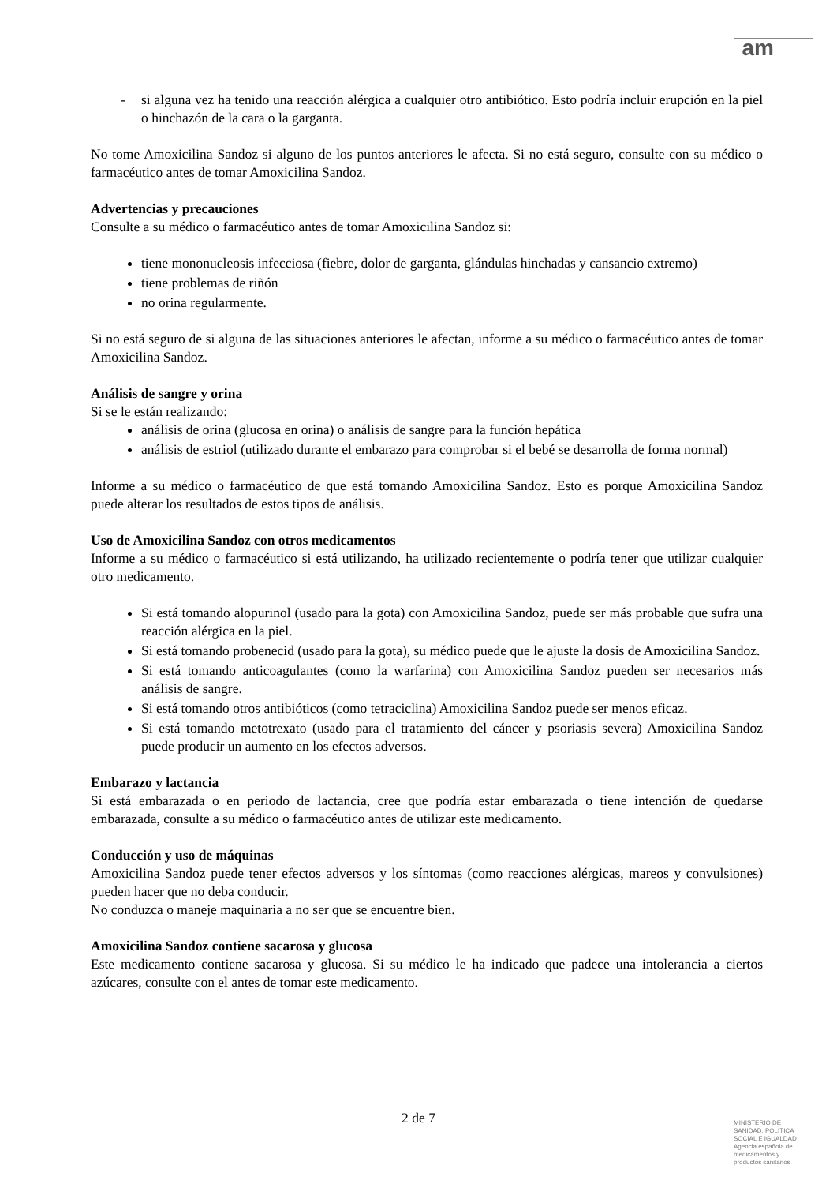am
- si alguna vez ha tenido una reacción alérgica a cualquier otro antibiótico. Esto podría incluir erupción en la piel o hinchazón de la cara o la garganta.
No tome Amoxicilina Sandoz si alguno de los puntos anteriores le afecta. Si no está seguro, consulte con su médico o farmacéutico antes de tomar Amoxicilina Sandoz.
Advertencias y precauciones
Consulte a su médico o farmacéutico antes de tomar Amoxicilina Sandoz si:
tiene mononucleosis infecciosa (fiebre, dolor de garganta, glándulas hinchadas y cansancio extremo)
tiene problemas de riñón
no orina regularmente.
Si no está seguro de si alguna de las situaciones anteriores le afectan, informe a su médico o farmacéutico antes de tomar Amoxicilina Sandoz.
Análisis de sangre y orina
Si se le están realizando:
análisis de orina (glucosa en orina) o análisis de sangre para la función hepática
análisis de estriol (utilizado durante el embarazo para comprobar si el bebé se desarrolla de forma normal)
Informe a su médico o farmacéutico de que está tomando Amoxicilina Sandoz. Esto es porque Amoxicilina Sandoz puede alterar los resultados de estos tipos de análisis.
Uso de Amoxicilina Sandoz con otros medicamentos
Informe a su médico o farmacéutico si está utilizando, ha utilizado recientemente o podría tener que utilizar cualquier otro medicamento.
Si está tomando alopurinol (usado para la gota) con Amoxicilina Sandoz, puede ser más probable que sufra una reacción alérgica en la piel.
Si está tomando probenecid (usado para la gota), su médico puede que le ajuste la dosis de Amoxicilina Sandoz.
Si está tomando anticoagulantes (como la warfarina) con Amoxicilina Sandoz pueden ser necesarios más análisis de sangre.
Si está tomando otros antibióticos (como tetraciclina) Amoxicilina Sandoz puede ser menos eficaz.
Si está tomando metotrexato (usado para el tratamiento del cáncer y psoriasis severa) Amoxicilina Sandoz puede producir un aumento en los efectos adversos.
Embarazo y lactancia
Si está embarazada o en periodo de lactancia, cree que podría estar embarazada o tiene intención de quedarse embarazada, consulte a su médico o farmacéutico antes de utilizar este medicamento.
Conducción y uso de máquinas
Amoxicilina Sandoz puede tener efectos adversos y los síntomas (como reacciones alérgicas, mareos y convulsiones) pueden hacer que no deba conducir.
No conduzca o maneje maquinaria a no ser que se encuentre bien.
Amoxicilina Sandoz contiene sacarosa y glucosa
Este medicamento contiene sacarosa y glucosa. Si su médico le ha indicado que padece una intolerancia a ciertos azúcares, consulte con el antes de tomar este medicamento.
2 de 7
MINISTERIO DE
SANIDAD, POLITICA
SOCIAL E IGUALDAD
Agencia española de
medicamentos y
productos sanitarios